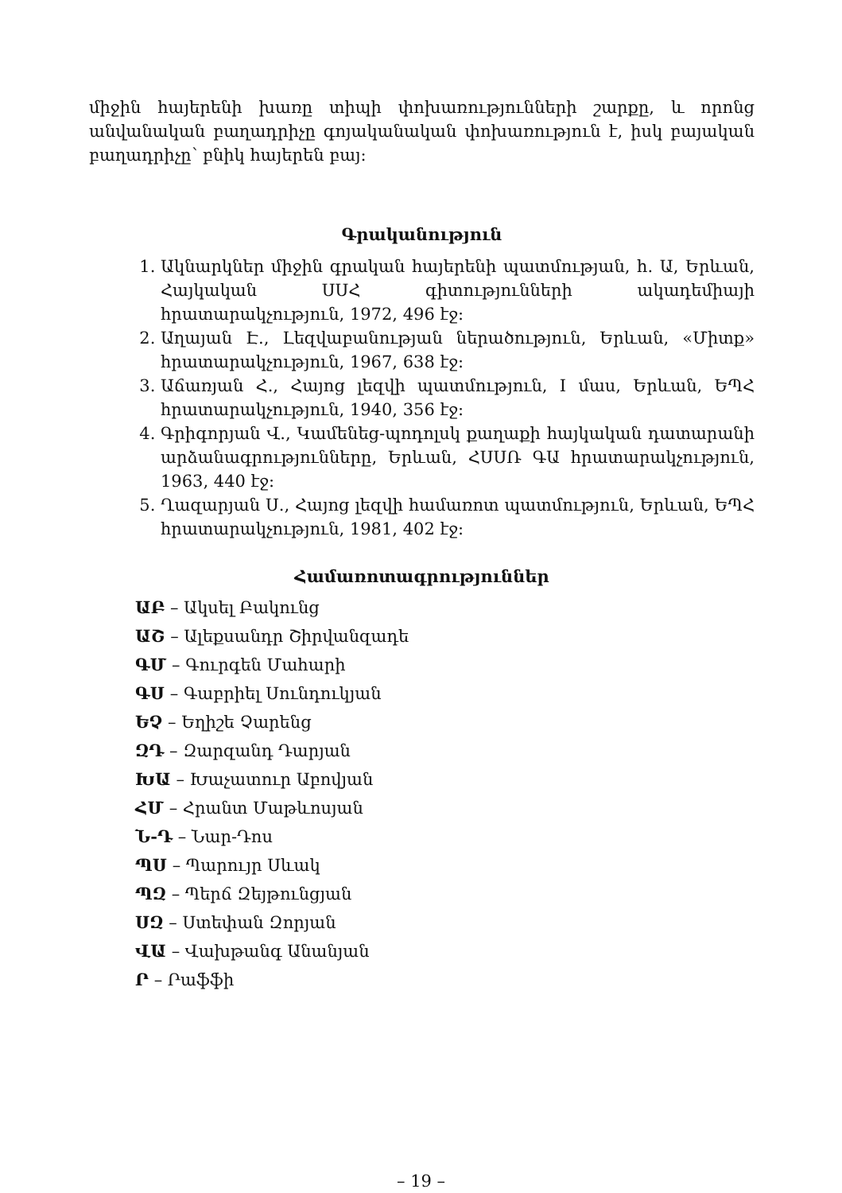միջին հայերենի խառը տիպի փոխառությունների շարքը, և որոնց անվանական բաղադրիչը գոյականական փոխառություն է, իսկ բայական բաղադրիչը՝ բնիկ հայերեն բայ:
Գրականություն
1. Ակնարկներ միջին գրական հայերենի պատմության, հ. Ա, Երևան, Հայկական ՍՍՀ գիտությունների ակադեմիայի հրատարակչություն, 1972, 496 էջ:
2. Աղայան Է., Լեզվաբանության ներածություն, Երևան, «Միտք» հրատարակչություն, 1967, 638 էջ:
3. Աճառյան Հ., Հայոց լեզվի պատմություն, I մաս, Երևան, ԵՊՀ հրատարակչություն, 1940, 356 էջ:
4. Գրիգորյան Վ., Կամենեց-պոդոլսկ քաղաքի հայկական դատարանի արձանագրությունները, Երևան, ՀՍՍՌ ԳԱ հրատարակչություն, 1963, 440 էջ:
5. Ղազարյան Ս., Հայոց լեզվի համառոտ պատմություն, Երևան, ԵՊՀ հրատարակչություն, 1981, 402 էջ:
Համառոտագրություններ
ԱԲ – Ակսել Բակունց
ԱՇ – Ալեքսանդր Շիրվանզադե
ԳՄ – Գուրգեն Մահարի
ԳՍ – Գաբրիել Սունդուկյան
ԵՉ – Եղիշե Չարենց
ԶԴ – Զարզանդ Դարյան
ԽԱ – Խաչատուր Աբովյան
ՀՄ – Հրանտ Մաթևոսյան
Ն-Դ – Նար-Դոս
ՊՍ – Պարույր Սևակ
ՊԶ – Պերճ Զեյթունցյան
ՍԶ – Ստեփան Զորյան
ՎԱ – Վախթանգ Անանյան
Ր – Րաֆֆի
– 19 –